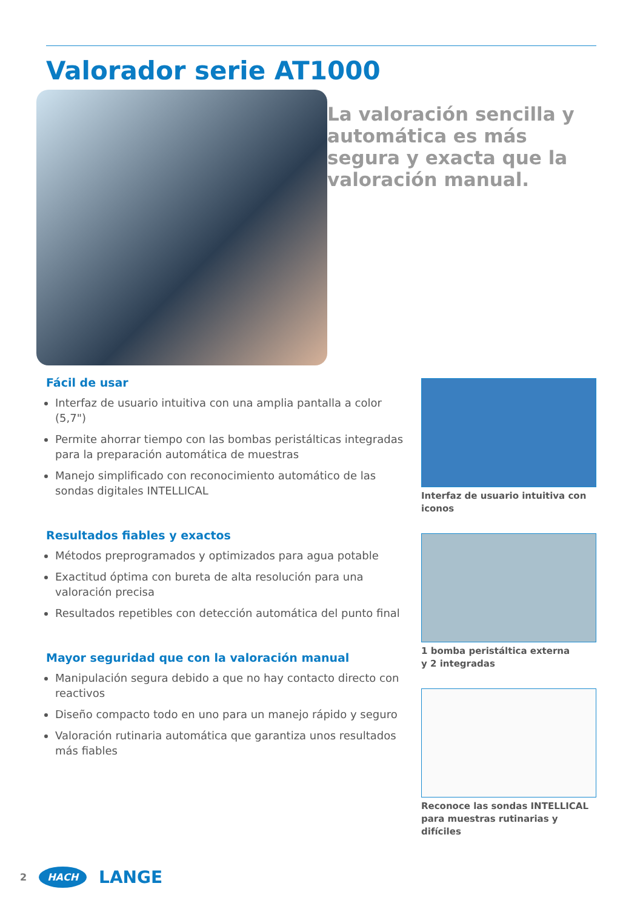Valorador serie AT1000
La valoración sencilla y automática es más segura y exacta que la valoración manual.
Fácil de usar
Interfaz de usuario intuitiva con una amplia pantalla a color (5,7")
Permite ahorrar tiempo con las bombas peristálticas integradas para la preparación automática de muestras
Manejo simplificado con reconocimiento automático de las sondas digitales INTELLICAL
Resultados fiables y exactos
Métodos preprogramados y optimizados para agua potable
Exactitud óptima con bureta de alta resolución para una valoración precisa
Resultados repetibles con detección automática del punto final
Mayor seguridad que con la valoración manual
Manipulación segura debido a que no hay contacto directo con reactivos
Diseño compacto todo en uno para un manejo rápido y seguro
Valoración rutinaria automática que garantiza unos resultados más fiables
Interfaz de usuario intuitiva con iconos
1 bomba peristáltica externa
y 2 integradas
Reconoce las sondas INTELLICAL para muestras rutinarias y difíciles
2 HACH LANGE